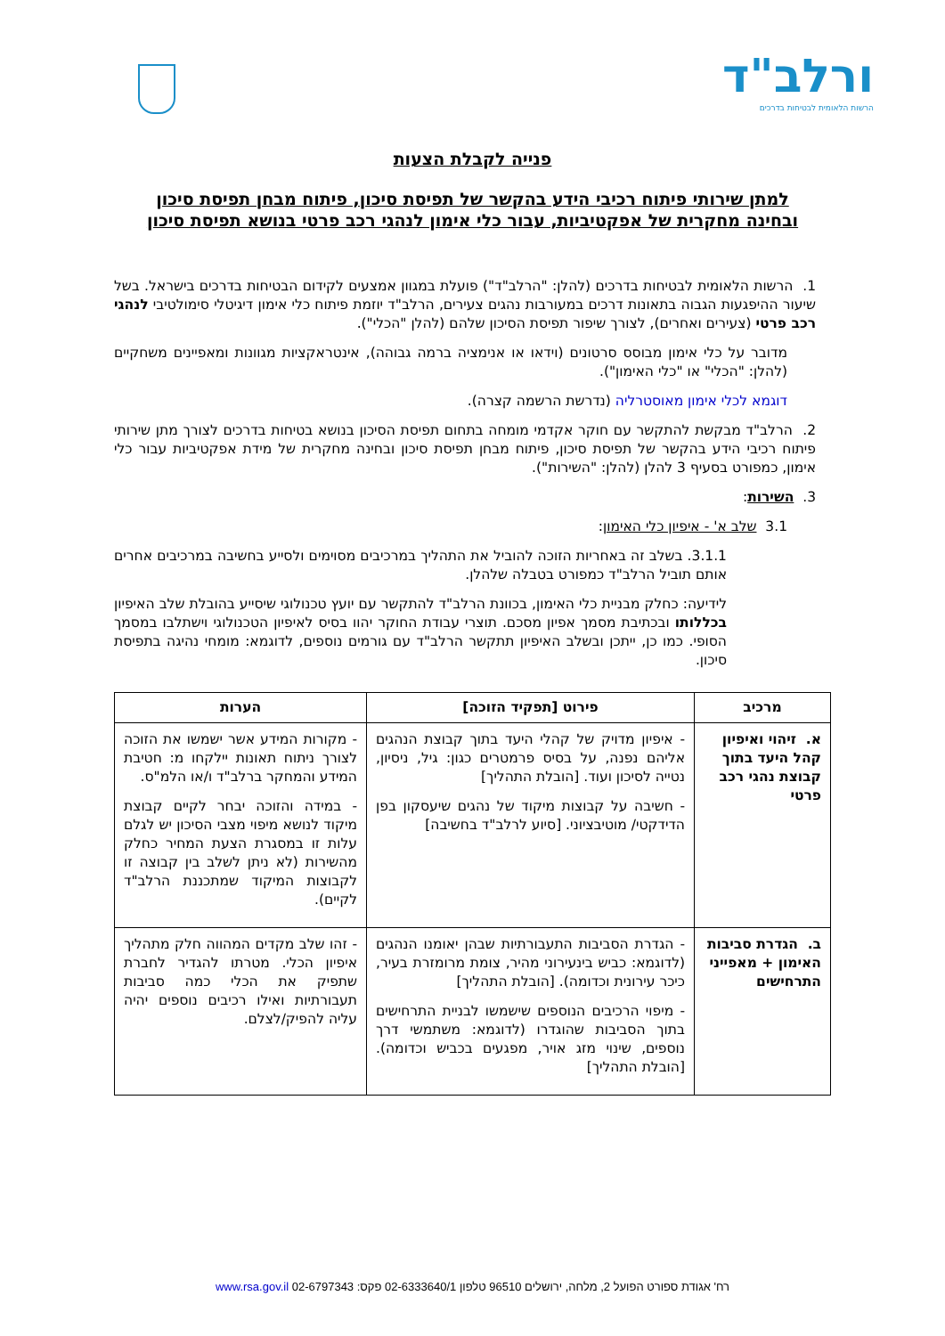ורלב"ד
הרשות הלאומית לבטיחות בדרכים
פנייה לקבלת הצעות
למתן שירותי פיתוח רכיבי הידע בהקשר של תפיסת סיכון, פיתוח מבחן תפיסת סיכון
ובחינה מחקרית של אפקטיביות, עבור כלי אימון לנהגי רכב פרטי בנושא תפיסת סיכון
1. הרשות הלאומית לבטיחות בדרכים (להלן: "הרלב"ד") פועלת במגוון אמצעים לקידום הבטיחות בדרכים בישראל. בשל שיעור ההיפגעות הגבוה בתאונות דרכים במעורבות נהגים צעירים, הרלב"ד יוזמת פיתוח כלי אימון דיגיטלי סימולטיבי לנהגי רכב פרטי (צעירים ואחרים), לצורך שיפור תפיסת הסיכון שלהם (להלן "הכלי").
מדובר על כלי אימון מבוסס סרטונים (וידאו או אנימציה ברמה גבוהה), אינטראקציות מגוונות ומאפיינים משחקיים (להלן: "הכלי" או "כלי האימון").
דוגמא לכלי אימון מאוסטרליה (נדרשת הרשמה קצרה).
2. הרלב"ד מבקשת להתקשר עם חוקר אקדמי מומחה בתחום תפיסת הסיכון בנושא בטיחות בדרכים לצורך מתן שירותי פיתוח רכיבי הידע בהקשר של תפיסת סיכון, פיתוח מבחן תפיסת סיכון ובחינה מחקרית של מידת אפקטיביות עבור כלי אימון, כמפורט בסעיף 3 להלן (להלן: "השירות").
3. השירות:
3.1 שלב א' - איפיון כלי האימון:
3.1.1. בשלב זה באחריות הזוכה להוביל את התהליך במרכיבים מסוימים ולסייע בחשיבה במרכיבים אחרים אותם תוביל הרלב"ד כמפורט בטבלה שלהלן.
לידיעה: כחלק מבניית כלי האימון, בכוונת הרלב"ד להתקשר עם יועץ טכנולוגי שיסייע בהובלת שלב האיפיון בכללותו ובכתיבת מסמך אפיון מסכם. תוצרי עבודת החוקר יהוו בסיס לאיפיון הטכנולוגי וישתלבו במסמך הסופי. כמו כן, ייתכן ובשלב האיפיון תתקשר הרלב"ד עם גורמים נוספים, לדוגמא: מומחי נהיגה בתפיסת סיכון.
| מרכיב | פירוט [תפקיד הזוכה] | הערות |
| --- | --- | --- |
| א. זיהוי ואיפיון קהל היעד בתוך קבוצת נהגי רכב פרטי | - איפיון מדויק של קהלי היעד בתוך קבוצת הנהגים אליהם נפנה, על בסיס פרמטרים כגון: גיל, ניסיון, נטייה לסיכון ועוד. [הובלת התהליך] - חשיבה על קבוצות מיקוד של נהגים שיעסקון בפן הדידקטי/ מוטיבציוני. [סיוע לרלב"ד בחשיבה] | - מקורות המידע אשר ישמשו את הזוכה לצורך ניתוח תאונות יילקחו מ: חטיבת המידע והמחקר ברלב"ד ו/או הלמ"ס. - במידה והזוכה יבחר לקיים קבוצת מיקוד לנושא מיפוי מצבי הסיכון יש לגלם עלות זו במסגרת הצעת המחיר כחלק מהשירות (לא ניתן לשלב בין קבוצה זו לקבוצות המיקוד שמתכננת הרלב"ד לקיים). |
| ב. הגדרת סביבות האימון + מאפייני התרחישים | - הגדרת הסביבות התעבורתיות שבהן יאומנו הנהגים (לדוגמא: כביש בינעירוני מהיר, צומת מרומזרת בעיר, כיכר עירונית וכדומה). [הובלת התהליך] - מיפוי הרכיבים הנוספים שישמשו לבניית התרחישים בתוך הסביבות שהוגדרו (לדוגמא: משתמשי דרך נוספים, שינוי מזג אויר, מפגעים בכביש וכדומה). [הובלת התהליך] | - זהו שלב מקדים המהווה חלק מתהליך איפיון הכלי. מטרתו להגדיר לחברת שתפיק את הכלי כמה סביבות תעבורתיות ואילו רכיבים נוספים יהיה עליה להפיק/לצלם. |
רח' אגודת ספורט הפועל 2, מלחה, ירושלים 96510 טלפון 02-6333640/1 פקס: 02-6797343 www.rsa.gov.il